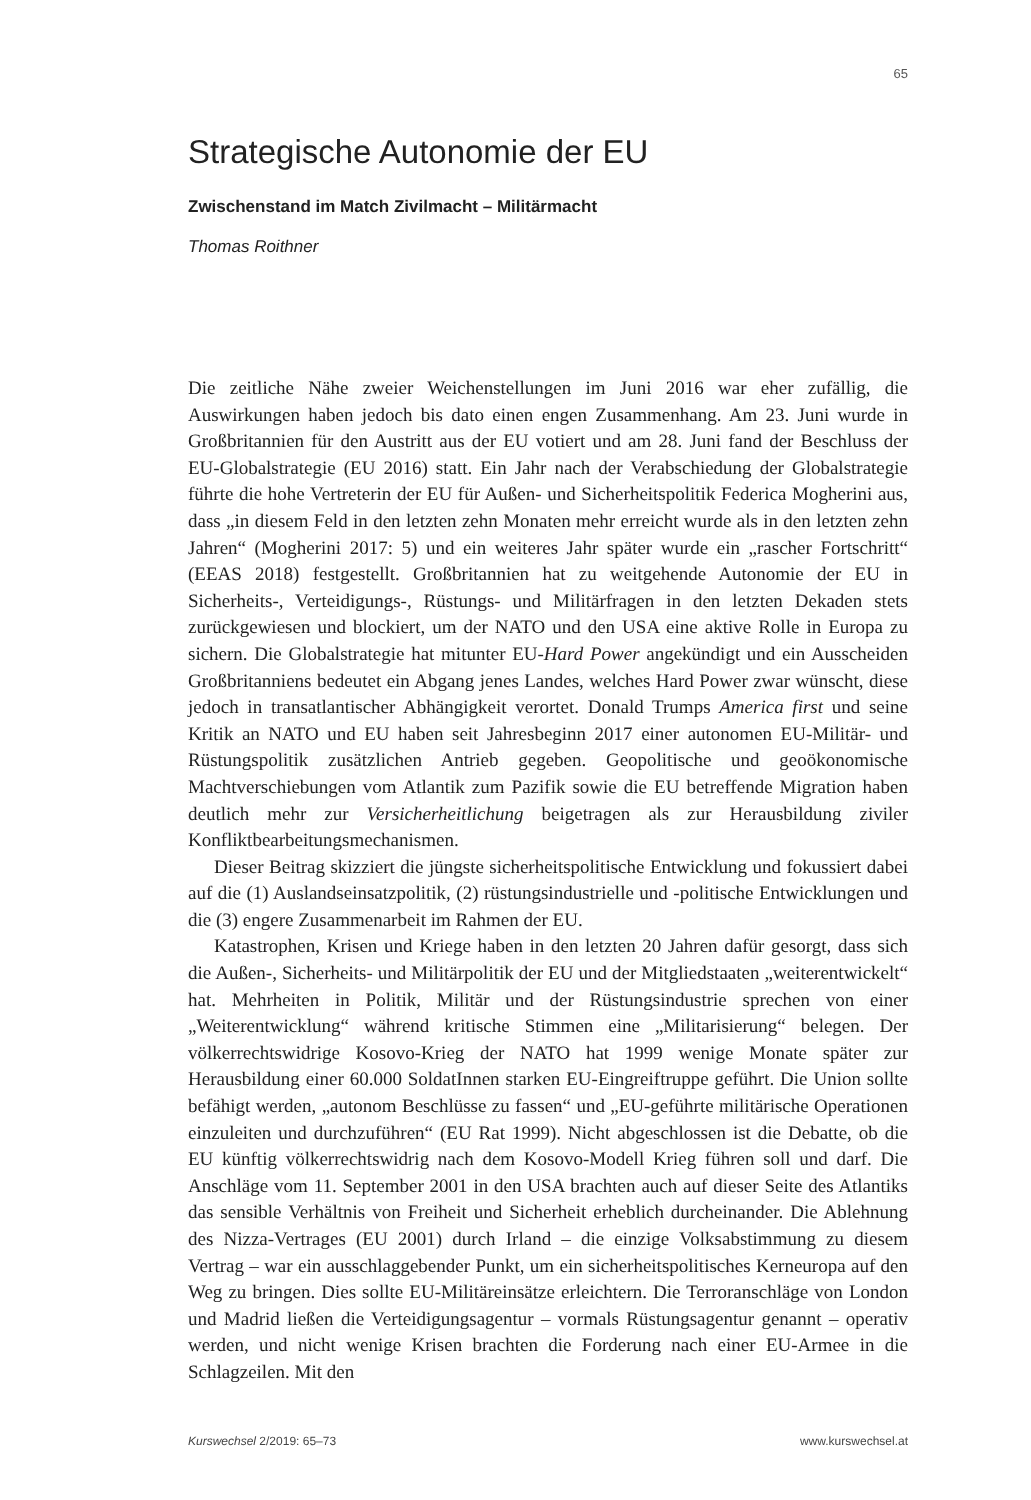65
Strategische Autonomie der EU
Zwischenstand im Match Zivilmacht – Militärmacht
Thomas Roithner
Die zeitliche Nähe zweier Weichenstellungen im Juni 2016 war eher zufällig, die Auswirkungen haben jedoch bis dato einen engen Zusammenhang. Am 23. Juni wurde in Großbritannien für den Austritt aus der EU votiert und am 28. Juni fand der Beschluss der EU-Globalstrategie (EU 2016) statt. Ein Jahr nach der Verabschiedung der Globalstrategie führte die hohe Vertreterin der EU für Außen- und Sicherheitspolitik Federica Mogherini aus, dass „in diesem Feld in den letzten zehn Monaten mehr erreicht wurde als in den letzten zehn Jahren“ (Mogherini 2017: 5) und ein weiteres Jahr später wurde ein „rascher Fortschritt“ (EEAS 2018) festgestellt. Großbritannien hat zu weitgehende Autonomie der EU in Sicherheits-, Verteidigungs-, Rüstungs- und Militärfragen in den letzten Dekaden stets zurückgewiesen und blockiert, um der NATO und den USA eine aktive Rolle in Europa zu sichern. Die Globalstrategie hat mitunter EU-Hard Power angekündigt und ein Ausscheiden Großbritanniens bedeutet ein Abgang jenes Landes, welches Hard Power zwar wünscht, diese jedoch in transatlantischer Abhängigkeit verortet. Donald Trumps America first und seine Kritik an NATO und EU haben seit Jahresbeginn 2017 einer autonomen EU-Militär- und Rüstungspolitik zusätzlichen Antrieb gegeben. Geopolitische und geoökonomische Machtverschiebungen vom Atlantik zum Pazifik sowie die EU betreffende Migration haben deutlich mehr zur Versicherheitlichung beigetragen als zur Herausbildung ziviler Konfliktbearbeitungsmechanismen.
Dieser Beitrag skizziert die jüngste sicherheitspolitische Entwicklung und fokussiert dabei auf die (1) Auslandseinsatzpolitik, (2) rüstungsindustrielle und -politische Entwicklungen und die (3) engere Zusammenarbeit im Rahmen der EU.
Katastrophen, Krisen und Kriege haben in den letzten 20 Jahren dafür gesorgt, dass sich die Außen-, Sicherheits- und Militärpolitik der EU und der Mitgliedstaaten „weiterentwickelt“ hat. Mehrheiten in Politik, Militär und der Rüstungsindustrie sprechen von einer „Weiterentwicklung“ während kritische Stimmen eine „Militarisierung“ belegen. Der völkerrechtswidrige Kosovo-Krieg der NATO hat 1999 wenige Monate später zur Herausbildung einer 60.000 SoldatInnen starken EU-Eingreiftruppe geführt. Die Union sollte befähigt werden, „autonom Beschlüsse zu fassen“ und „EU-geführte militärische Operationen einzuleiten und durchzuführen“ (EU Rat 1999). Nicht abgeschlossen ist die Debatte, ob die EU künftig völkerrechtswidrig nach dem Kosovo-Modell Krieg führen soll und darf. Die Anschläge vom 11. September 2001 in den USA brachten auch auf dieser Seite des Atlantiks das sensible Verhältnis von Freiheit und Sicherheit erheblich durcheinander. Die Ablehnung des Nizza-Vertrages (EU 2001) durch Irland – die einzige Volksabstimmung zu diesem Vertrag – war ein ausschlaggebender Punkt, um ein sicherheitspolitisches Kerneuropa auf den Weg zu bringen. Dies sollte EU-Militäreinsätze erleichtern. Die Terroranschläge von London und Madrid ließen die Verteidigungsagentur – vormals Rüstungsagentur genannt – operativ werden, und nicht wenige Krisen brachten die Forderung nach einer EU-Armee in die Schlagzeilen. Mit den
Kurswechsel 2/2019: 65–73 www.kurswechsel.at